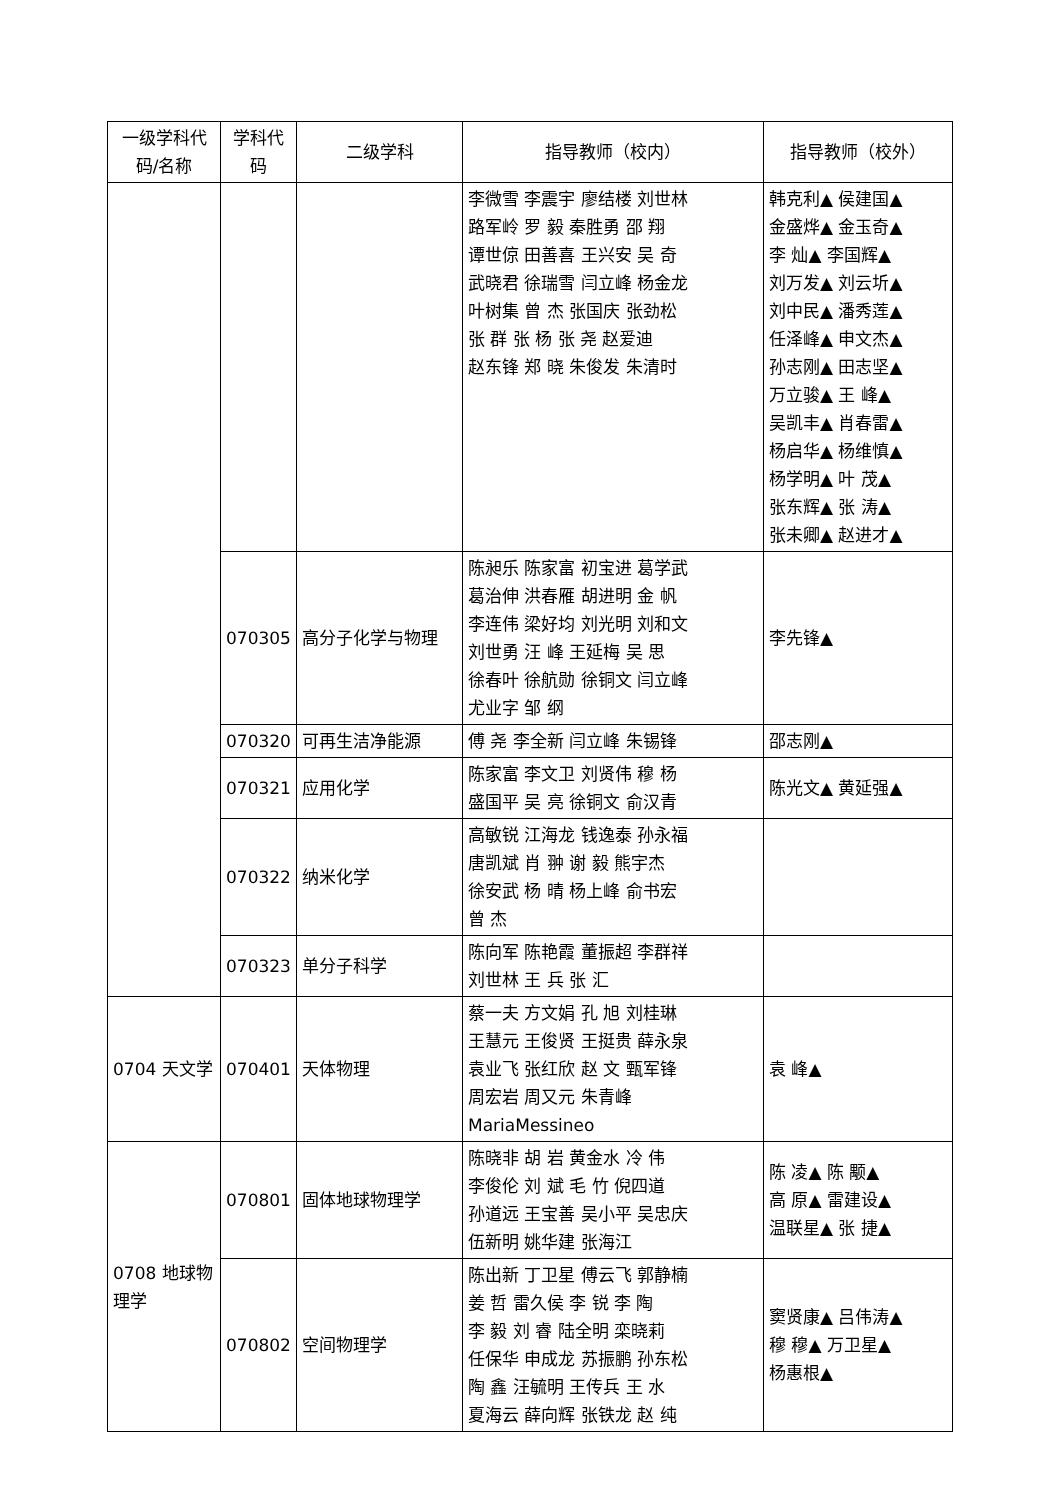| 一级学科代码/名称 | 学科代码 | 二级学科 | 指导教师（校内） | 指导教师（校外） |
| --- | --- | --- | --- | --- |
| | | | 李微雪 李震宇 廖结楼 刘世林 路军岭 罗 毅 秦胜勇 邵 翔 谭世倞 田善喜 王兴安 吴 奇 武晓君 徐瑞雪 闫立峰 杨金龙 叶树集 曾 杰 张国庆 张劲松 张 群 张 杨 张 尧 赵爱迪 赵东锋 郑 晓 朱俊发 朱清时 | 韩克利▲ 侯建国▲ 金盛烨▲ 金玉奇▲ 李 灿▲ 李国辉▲ 刘万发▲ 刘云圻▲ 刘中民▲ 潘秀莲▲ 任泽峰▲ 申文杰▲ 孙志刚▲ 田志坚▲ 万立骏▲ 王 峰▲ 吴凯丰▲ 肖春雷▲ 杨启华▲ 杨维慎▲ 杨学明▲ 叶 茂▲ 张东辉▲ 张 涛▲ 张未卿▲ 赵进才▲ |
| | 070305 | 高分子化学与物理 | 陈昶乐 陈家富 初宝进 葛学武 葛治伸 洪春雁 胡进明 金 帆 李连伟 梁好均 刘光明 刘和文 刘世勇 汪 峰 王延梅 吴 思 徐春叶 徐航勋 徐铜文 闫立峰 尤业字 邹 纲 | 李先锋▲ |
| | 070320 | 可再生洁净能源 | 傅 尧 李全新 闫立峰 朱锡锋 | 邵志刚▲ |
| | 070321 | 应用化学 | 陈家富 李文卫 刘贤伟 穆 杨 盛国平 吴 亮 徐铜文 俞汉青 | 陈光文▲ 黄延强▲ |
| | 070322 | 纳米化学 | 高敏锐 江海龙 钱逸泰 孙永福 唐凯斌 肖 翀 谢 毅 熊宇杰 徐安武 杨 晴 杨上峰 俞书宏 曾 杰 | |
| | 070323 | 单分子科学 | 陈向军 陈艳霞 董振超 李群祥 刘世林 王 兵 张 汇 | |
| 0704 天文学 | 070401 | 天体物理 | 蔡一夫 方文娟 孔 旭 刘桂琳 王慧元 王俊贤 王挺贵 薛永泉 袁业飞 张红欣 赵 文 甄军锋 周宏岩 周又元 朱青峰 MariaMessineo | 袁 峰▲ |
| 0708 地球物理学 | 070801 | 固体地球物理学 | 陈晓非 胡 岩 黄金水 冷 伟 李俊伦 刘 斌 毛 竹 倪四道 孙道远 王宝善 吴小平 吴忠庆 伍新明 姚华建 张海江 | 陈 凌▲ 陈 颙▲ 高 原▲ 雷建设▲ 温联星▲ 张 捷▲ |
| | 070802 | 空间物理学 | 陈出新 丁卫星 傅云飞 郭静楠 姜 哲 雷久侯 李 锐 李 陶 李 毅 刘 睿 陆全明 栾晓莉 任保华 申成龙 苏振鹏 孙东松 陶 鑫 汪毓明 王传兵 王 水 夏海云 薛向辉 张铁龙 赵 纯 | 窦贤康▲ 吕伟涛▲ 穆 穆▲ 万卫星▲ 杨惠根▲ |